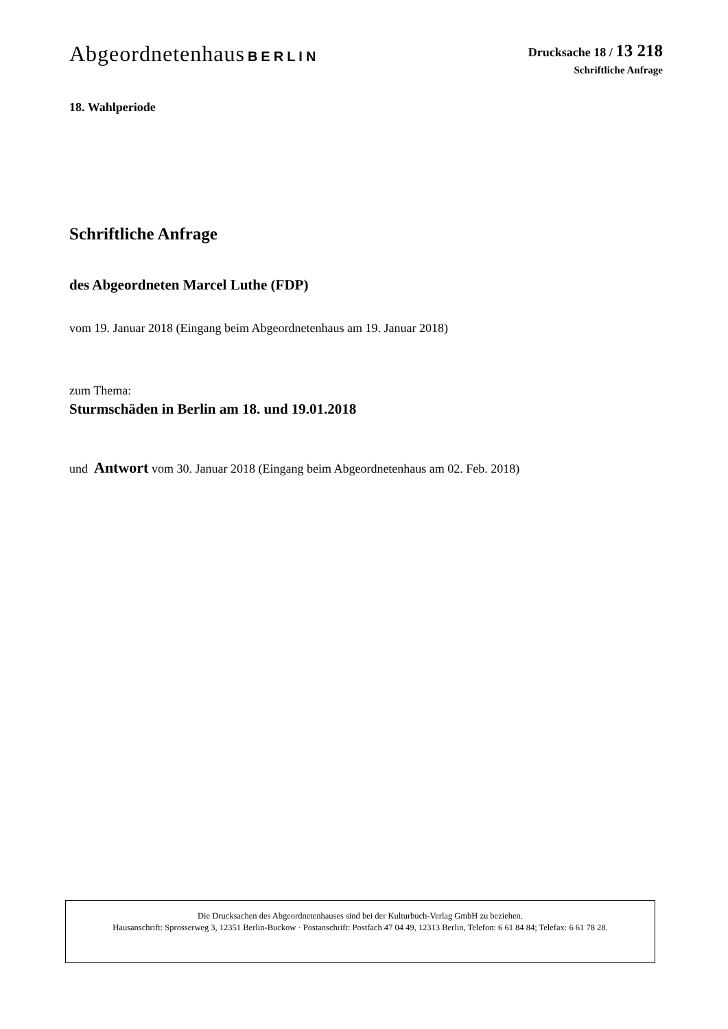Abgeordnetenhaus BERLIN Drucksache 18 / 13 218
Schriftliche Anfrage
18. Wahlperiode
Schriftliche Anfrage
des Abgeordneten Marcel Luthe (FDP)
vom 19. Januar 2018 (Eingang beim Abgeordnetenhaus am 19. Januar 2018)
zum Thema:
Sturmschäden in Berlin am 18. und 19.01.2018
und Antwort vom 30. Januar 2018 (Eingang beim Abgeordnetenhaus am 02. Feb. 2018)
Die Drucksachen des Abgeordnetenhauses sind bei der Kulturbuch-Verlag GmbH zu beziehen.
Hausanschrift: Sprosserweg 3, 12351 Berlin-Buckow · Postanschrift: Postfach 47 04 49, 12313 Berlin, Telefon: 6 61 84 84; Telefax: 6 61 78 28.